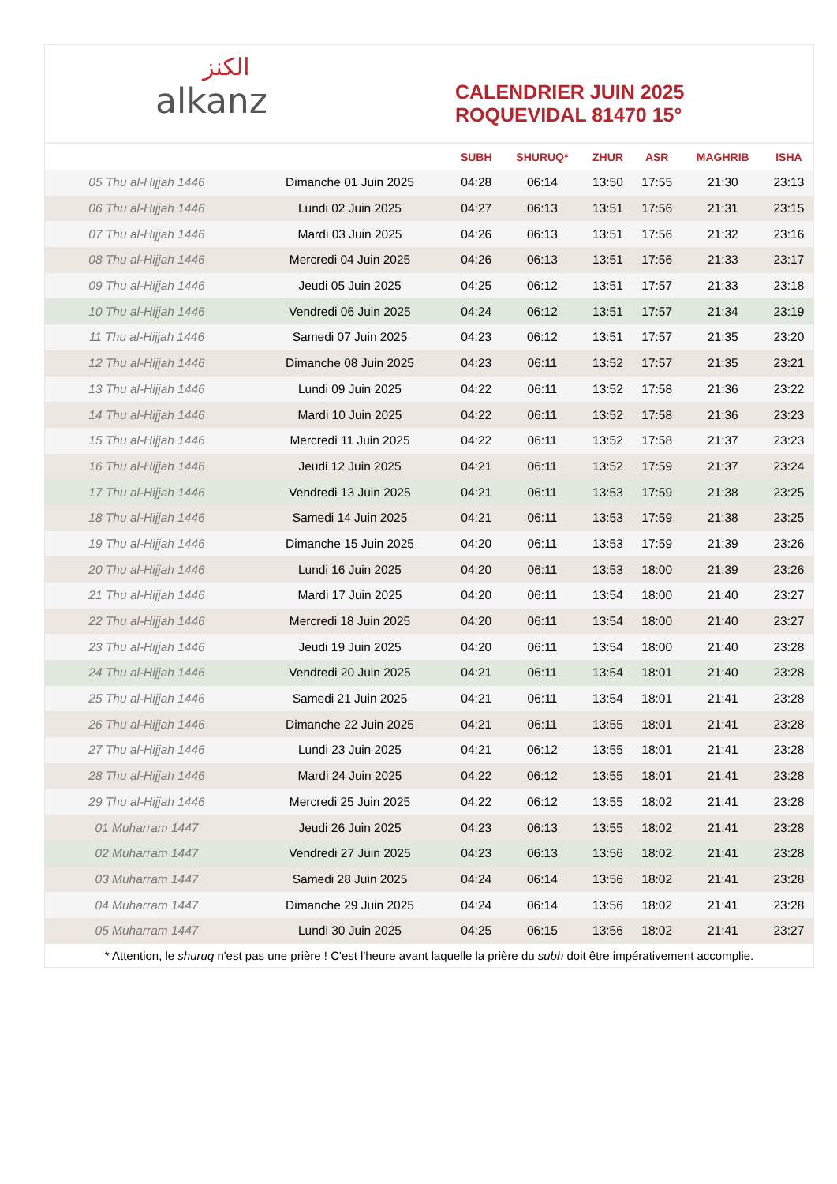الكنز
alkanz
CALENDRIER JUIN 2025
ROQUEVIDAL 81470 15°
| | | SUBH | SHURUQ* | ZHUR | ASR | MAGHRIB | ISHA |
| --- | --- | --- | --- | --- | --- | --- | --- |
| 05 Thu al-Hijjah 1446 | Dimanche 01 Juin 2025 | 04:28 | 06:14 | 13:50 | 17:55 | 21:30 | 23:13 |
| 06 Thu al-Hijjah 1446 | Lundi 02 Juin 2025 | 04:27 | 06:13 | 13:51 | 17:56 | 21:31 | 23:15 |
| 07 Thu al-Hijjah 1446 | Mardi 03 Juin 2025 | 04:26 | 06:13 | 13:51 | 17:56 | 21:32 | 23:16 |
| 08 Thu al-Hijjah 1446 | Mercredi 04 Juin 2025 | 04:26 | 06:13 | 13:51 | 17:56 | 21:33 | 23:17 |
| 09 Thu al-Hijjah 1446 | Jeudi 05 Juin 2025 | 04:25 | 06:12 | 13:51 | 17:57 | 21:33 | 23:18 |
| 10 Thu al-Hijjah 1446 | Vendredi 06 Juin 2025 | 04:24 | 06:12 | 13:51 | 17:57 | 21:34 | 23:19 |
| 11 Thu al-Hijjah 1446 | Samedi 07 Juin 2025 | 04:23 | 06:12 | 13:51 | 17:57 | 21:35 | 23:20 |
| 12 Thu al-Hijjah 1446 | Dimanche 08 Juin 2025 | 04:23 | 06:11 | 13:52 | 17:57 | 21:35 | 23:21 |
| 13 Thu al-Hijjah 1446 | Lundi 09 Juin 2025 | 04:22 | 06:11 | 13:52 | 17:58 | 21:36 | 23:22 |
| 14 Thu al-Hijjah 1446 | Mardi 10 Juin 2025 | 04:22 | 06:11 | 13:52 | 17:58 | 21:36 | 23:23 |
| 15 Thu al-Hijjah 1446 | Mercredi 11 Juin 2025 | 04:22 | 06:11 | 13:52 | 17:58 | 21:37 | 23:23 |
| 16 Thu al-Hijjah 1446 | Jeudi 12 Juin 2025 | 04:21 | 06:11 | 13:52 | 17:59 | 21:37 | 23:24 |
| 17 Thu al-Hijjah 1446 | Vendredi 13 Juin 2025 | 04:21 | 06:11 | 13:53 | 17:59 | 21:38 | 23:25 |
| 18 Thu al-Hijjah 1446 | Samedi 14 Juin 2025 | 04:21 | 06:11 | 13:53 | 17:59 | 21:38 | 23:25 |
| 19 Thu al-Hijjah 1446 | Dimanche 15 Juin 2025 | 04:20 | 06:11 | 13:53 | 17:59 | 21:39 | 23:26 |
| 20 Thu al-Hijjah 1446 | Lundi 16 Juin 2025 | 04:20 | 06:11 | 13:53 | 18:00 | 21:39 | 23:26 |
| 21 Thu al-Hijjah 1446 | Mardi 17 Juin 2025 | 04:20 | 06:11 | 13:54 | 18:00 | 21:40 | 23:27 |
| 22 Thu al-Hijjah 1446 | Mercredi 18 Juin 2025 | 04:20 | 06:11 | 13:54 | 18:00 | 21:40 | 23:27 |
| 23 Thu al-Hijjah 1446 | Jeudi 19 Juin 2025 | 04:20 | 06:11 | 13:54 | 18:00 | 21:40 | 23:28 |
| 24 Thu al-Hijjah 1446 | Vendredi 20 Juin 2025 | 04:21 | 06:11 | 13:54 | 18:01 | 21:40 | 23:28 |
| 25 Thu al-Hijjah 1446 | Samedi 21 Juin 2025 | 04:21 | 06:11 | 13:54 | 18:01 | 21:41 | 23:28 |
| 26 Thu al-Hijjah 1446 | Dimanche 22 Juin 2025 | 04:21 | 06:11 | 13:55 | 18:01 | 21:41 | 23:28 |
| 27 Thu al-Hijjah 1446 | Lundi 23 Juin 2025 | 04:21 | 06:12 | 13:55 | 18:01 | 21:41 | 23:28 |
| 28 Thu al-Hijjah 1446 | Mardi 24 Juin 2025 | 04:22 | 06:12 | 13:55 | 18:01 | 21:41 | 23:28 |
| 29 Thu al-Hijjah 1446 | Mercredi 25 Juin 2025 | 04:22 | 06:12 | 13:55 | 18:02 | 21:41 | 23:28 |
| 01 Muharram 1447 | Jeudi 26 Juin 2025 | 04:23 | 06:13 | 13:55 | 18:02 | 21:41 | 23:28 |
| 02 Muharram 1447 | Vendredi 27 Juin 2025 | 04:23 | 06:13 | 13:56 | 18:02 | 21:41 | 23:28 |
| 03 Muharram 1447 | Samedi 28 Juin 2025 | 04:24 | 06:14 | 13:56 | 18:02 | 21:41 | 23:28 |
| 04 Muharram 1447 | Dimanche 29 Juin 2025 | 04:24 | 06:14 | 13:56 | 18:02 | 21:41 | 23:28 |
| 05 Muharram 1447 | Lundi 30 Juin 2025 | 04:25 | 06:15 | 13:56 | 18:02 | 21:41 | 23:27 |
* Attention, le shuruq n'est pas une prière ! C'est l'heure avant laquelle la prière du subh doit être impérativement accomplie.